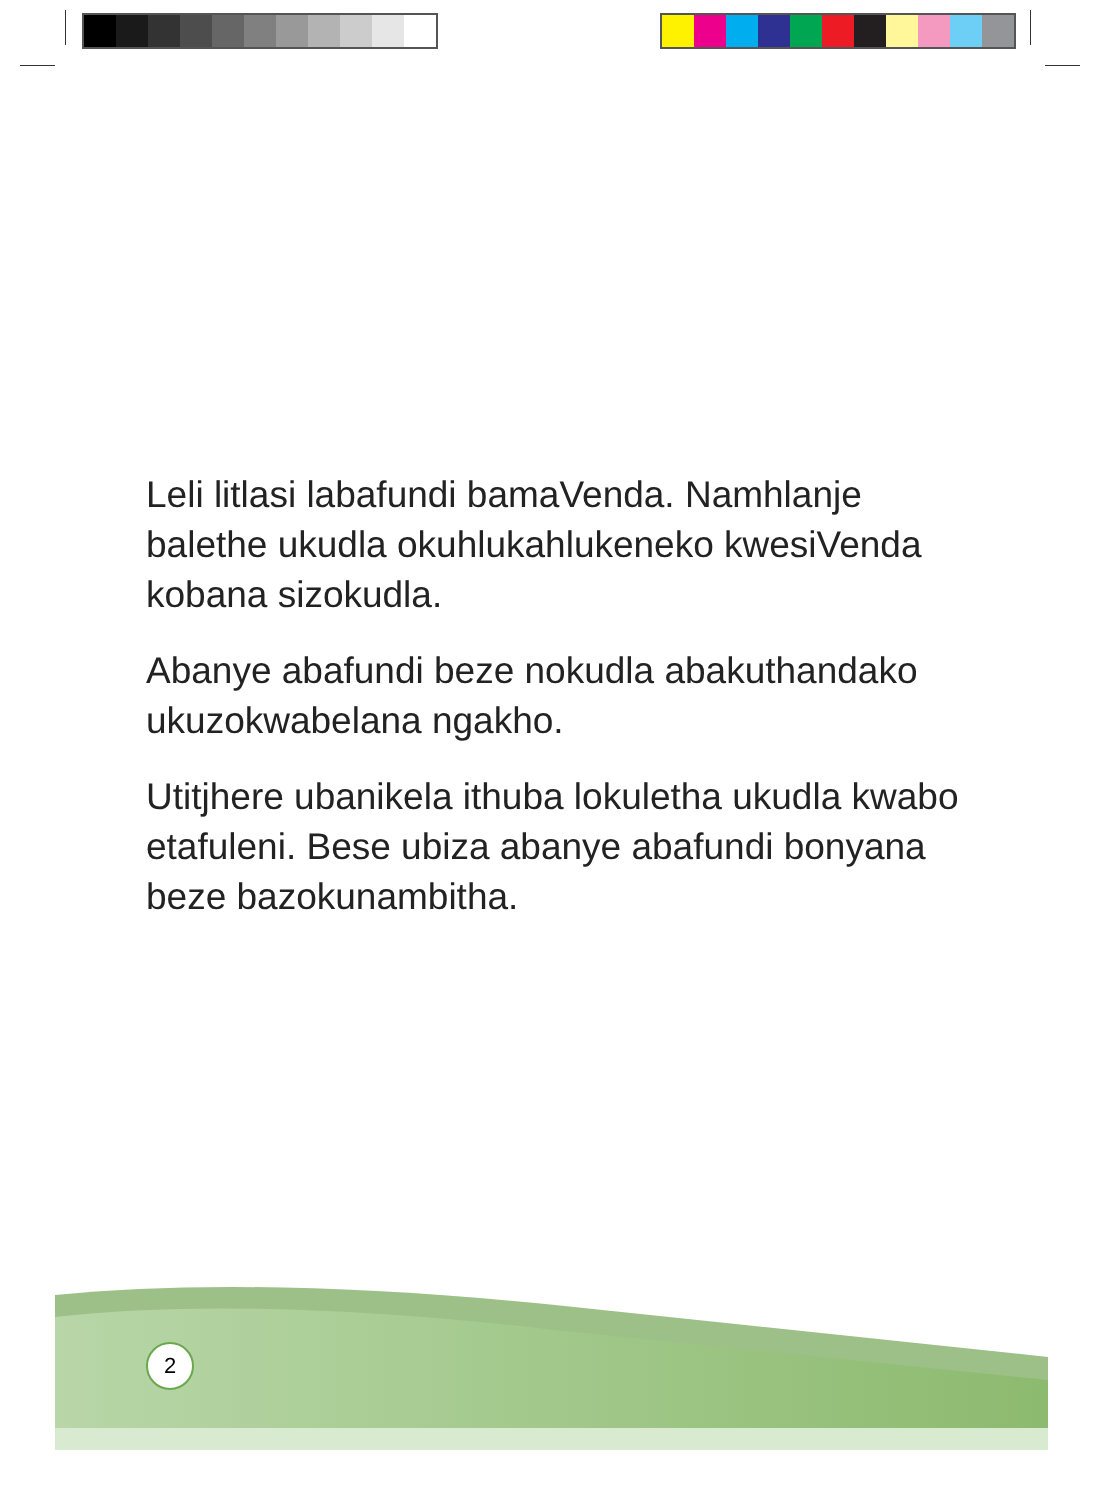Leli litlasi labafundi bamaVenda. Namhlanje balethe ukudla okuhlukahlukeneko kwesiVenda kobana sizokudla.
Abanye abafundi beze nokudla abakuthandako ukuzokwabelana ngakho.
Utitjhere ubanikela ithuba lokuletha ukudla kwabo etafuleni. Bese ubiza abanye abafundi bonyana beze bazokunambitha.
2